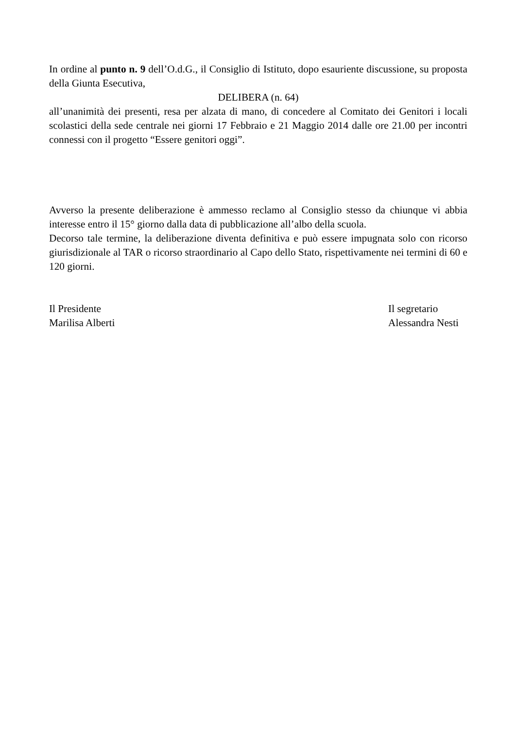In ordine al punto n. 9 dell’O.d.G., il Consiglio di Istituto, dopo esauriente discussione, su proposta della Giunta Esecutiva,
DELIBERA (n. 64)
all’unanimità dei presenti, resa per alzata di mano, di concedere al Comitato dei Genitori i locali scolastici della sede centrale nei giorni 17 Febbraio e 21 Maggio 2014 dalle ore 21.00 per incontri connessi con il progetto “Essere genitori oggi”.
Avverso la presente deliberazione è ammesso reclamo al Consiglio stesso da chiunque vi abbia interesse entro il 15° giorno dalla data di pubblicazione all’albo della scuola.
Decorso tale termine, la deliberazione diventa definitiva e può essere impugnata solo con ricorso giurisdizionale al TAR o ricorso straordinario al Capo dello Stato, rispettivamente nei termini di 60 e 120 giorni.
Il Presidente
Marilisa Alberti
Il segretario
Alessandra Nesti